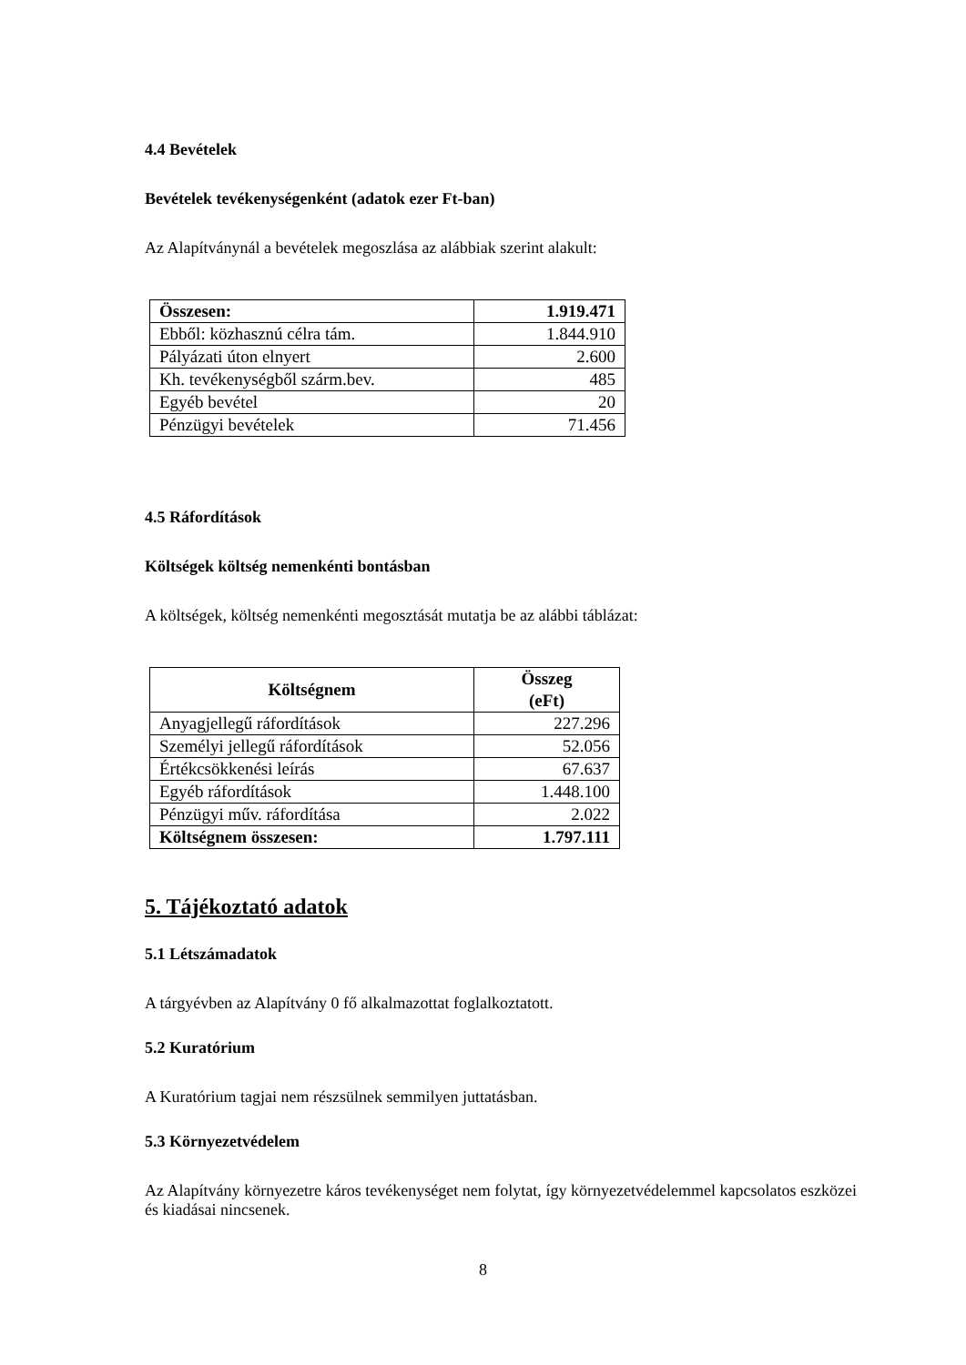4.4 Bevételek
Bevételek tevékenységenként (adatok ezer Ft-ban)
Az Alapítványnál a bevételek megoszlása az alábbiak szerint alakult:
| Összesen: | 1.919.471 |
| Ebből: közhasznú célra tám. | 1.844.910 |
| Pályázati úton elnyert | 2.600 |
| Kh. tevékenységből szárm.bev. | 485 |
| Egyéb bevétel | 20 |
| Pénzügyi bevételek | 71.456 |
4.5 Ráfordítások
Költségek költség nemenkénti bontásban
A költségek, költség nemenkénti megosztását mutatja be az alábbi táblázat:
| Költségnem | Összeg (eFt) |
| --- | --- |
| Anyagjellegű ráfordítások | 227.296 |
| Személyi jellegű ráfordítások | 52.056 |
| Értékcsökkenési leírás | 67.637 |
| Egyéb ráfordítások | 1.448.100 |
| Pénzügyi műv. ráfordítása | 2.022 |
| Költségnem összesen: | 1.797.111 |
5. Tájékoztató adatok
5.1 Létszámadatok
A tárgyévben az Alapítvány 0 fő alkalmazottat foglalkoztatott.
5.2 Kuratórium
A Kuratórium tagjai nem részsülnek semmilyen juttatásban.
5.3 Környezetvédelem
Az Alapítvány környezetre káros tevékenységet nem folytat, így környezetvédelemmel kapcsolatos eszközei és kiadásai nincsenek.
8